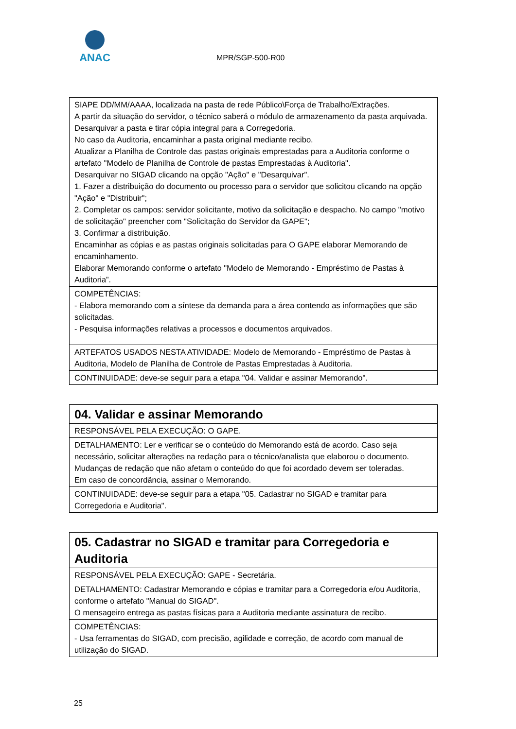ANAC
MPR/SGP-500-R00
| SIAPE DD/MM/AAAA, localizada na pasta de rede Público\Força de Trabalho/Extrações. A partir da situação do servidor, o técnico saberá o módulo de armazenamento da pasta arquivada. Desarquivar a pasta e tirar cópia integral para a Corregedoria. No caso da Auditoria, encaminhar a pasta original mediante recibo. Atualizar a Planilha de Controle das pastas originais emprestadas para a Auditoria conforme o artefato "Modelo de Planilha de Controle de pastas Emprestadas à Auditoria". Desarquivar no SIGAD clicando na opção "Ação" e "Desarquivar". 1. Fazer a distribuição do documento ou processo para o servidor que solicitou clicando na opção "Ação" e "Distribuir"; 2. Completar os campos: servidor solicitante, motivo da solicitação e despacho. No campo "motivo de solicitação" preencher com "Solicitação do Servidor da GAPE"; 3. Confirmar a distribuição. Encaminhar as cópias e as pastas originais solicitadas para O GAPE elaborar Memorando de encaminhamento. Elaborar Memorando conforme o artefato "Modelo de Memorando - Empréstimo de Pastas à Auditoria”. |
| COMPETÊNCIAS: - Elabora memorando com a síntese da demanda para a área contendo as informações que são solicitadas. - Pesquisa informações relativas a processos e documentos arquivados. |
| ARTEFATOS USADOS NESTA ATIVIDADE: Modelo de Memorando - Empréstimo de Pastas à Auditoria, Modelo de Planilha de Controle de Pastas Emprestadas à Auditoria. |
| CONTINUIDADE: deve-se seguir para a etapa "04. Validar e assinar Memorando". |
| 04. Validar e assinar Memorando |
| RESPONSÁVEL PELA EXECUÇÃO: O GAPE. |
| DETALHAMENTO: Ler e verificar se o conteúdo do Memorando está de acordo. Caso seja necessário, solicitar alterações na redação para o técnico/analista que elaborou o documento. Mudanças de redação que não afetam o conteúdo do que foi acordado devem ser toleradas. Em caso de concordância, assinar o Memorando. |
| CONTINUIDADE: deve-se seguir para a etapa "05. Cadastrar no SIGAD e tramitar para Corregedoria e Auditoria". |
| 05. Cadastrar no SIGAD e tramitar para Corregedoria e Auditoria |
| RESPONSÁVEL PELA EXECUÇÃO: GAPE - Secretária. |
| DETALHAMENTO: Cadastrar Memorando e cópias e tramitar para a Corregedoria e/ou Auditoria, conforme o artefato "Manual do SIGAD". O mensageiro entrega as pastas físicas para a Auditoria mediante assinatura de recibo. |
| COMPETÊNCIAS: - Usa ferramentas do SIGAD, com precisão, agilidade e correção, de acordo com manual de utilização do SIGAD. |
25